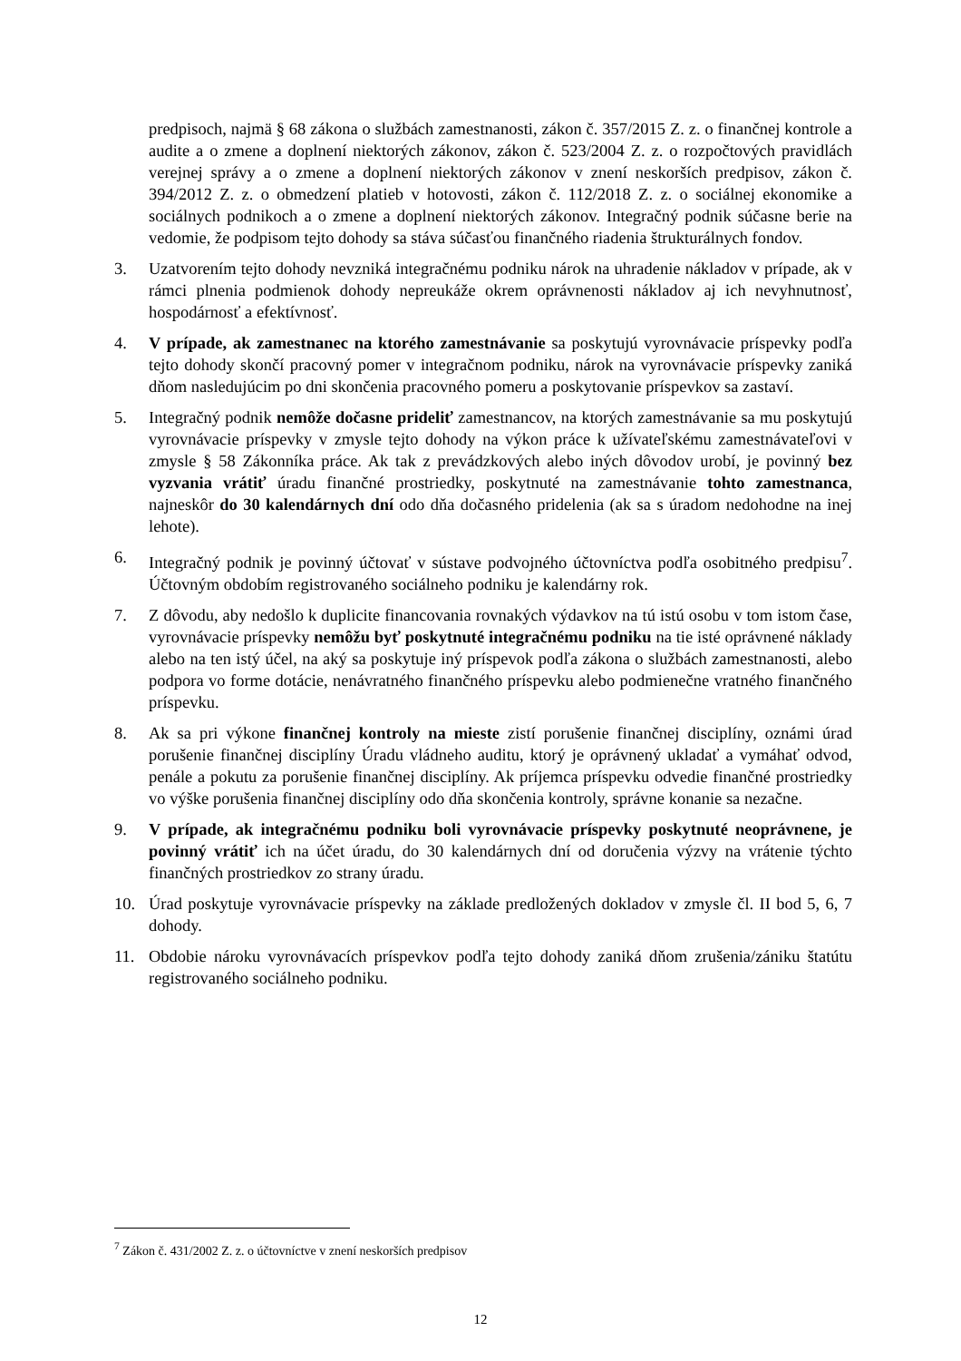predpisoch, najmä § 68 zákona o službách zamestnanosti, zákon č. 357/2015 Z. z. o finančnej kontrole a audite a o zmene a doplnení niektorých zákonov, zákon č. 523/2004 Z. z. o rozpočtových pravidlách verejnej správy a o zmene a doplnení niektorých zákonov v znení neskorších predpisov, zákon č. 394/2012 Z. z. o obmedzení platieb v hotovosti, zákon č. 112/2018 Z. z. o sociálnej ekonomike a sociálnych podnikoch a o zmene a doplnení niektorých zákonov. Integračný podnik súčasne berie na vedomie, že podpisom tejto dohody sa stáva súčasťou finančného riadenia štrukturálnych fondov.
3. Uzatvorením tejto dohody nevzniká integračnému podniku nárok na uhradenie nákladov v prípade, ak v rámci plnenia podmienok dohody nepreukáže okrem oprávnenosti nákladov aj ich nevyhnutnosť, hospodárnosť a efektívnosť.
4. V prípade, ak zamestnanec na ktorého zamestnávanie sa poskytujú vyrovnávacie príspevky podľa tejto dohody skončí pracovný pomer v integračnom podniku, nárok na vyrovnávacie príspevky zaniká dňom nasledujúcim po dni skončenia pracovného pomeru a poskytovanie príspevkov sa zastaví.
5. Integračný podnik nemôže dočasne prideliť zamestnancov, na ktorých zamestnávanie sa mu poskytujú vyrovnávacie príspevky v zmysle tejto dohody na výkon práce k užívateľskému zamestnávateľovi v zmysle § 58 Zákonníka práce. Ak tak z prevádzkových alebo iných dôvodov urobí, je povinný bez vyzvania vrátiť úradu finančné prostriedky, poskytnuté na zamestnávanie tohto zamestnanca, najneskôr do 30 kalendárnych dní odo dňa dočasného pridelenia (ak sa s úradom nedohodne na inej lehote).
6. Integračný podnik je povinný účtovať v sústave podvojného účtovníctva podľa osobitného predpisu<sup>7</sup>. Účtovným obdobím registrovaného sociálneho podniku je kalendárny rok.
7. Z dôvodu, aby nedošlo k duplicite financovania rovnakých výdavkov na tú istú osobu v tom istom čase, vyrovnávacie príspevky nemôžu byť poskytnuté integračnému podniku na tie isté oprávnené náklady alebo na ten istý účel, na aký sa poskytuje iný príspevok podľa zákona o službách zamestnanosti, alebo podpora vo forme dotácie, nenávratného finančného príspevku alebo podmienečne vratného finančného príspevku.
8. Ak sa pri výkone finančnej kontroly na mieste zistí porušenie finančnej disciplíny, oznámi úrad porušenie finančnej disciplíny Úradu vládneho auditu, ktorý je oprávnený ukladať a vymáhať odvod, penále a pokutu za porušenie finančnej disciplíny. Ak príjemca príspevku odvedie finančné prostriedky vo výške porušenia finančnej disciplíny odo dňa skončenia kontroly, správne konanie sa nezačne.
9. V prípade, ak integračnému podniku boli vyrovnávacie príspevky poskytnuté neoprávnene, je povinný vrátiť ich na účet úradu, do 30 kalendárnych dní od doručenia výzvy na vrátenie týchto finančných prostriedkov zo strany úradu.
10. Úrad poskytuje vyrovnávacie príspevky na základe predložených dokladov v zmysle čl. II bod 5, 6, 7 dohody.
11. Obdobie nároku vyrovnávacích príspevkov podľa tejto dohody zaniká dňom zrušenia/zániku štatútu registrovaného sociálneho podniku.
<sup>7</sup> Zákon č. 431/2002 Z. z. o účtovníctve v znení neskorších predpisov
12